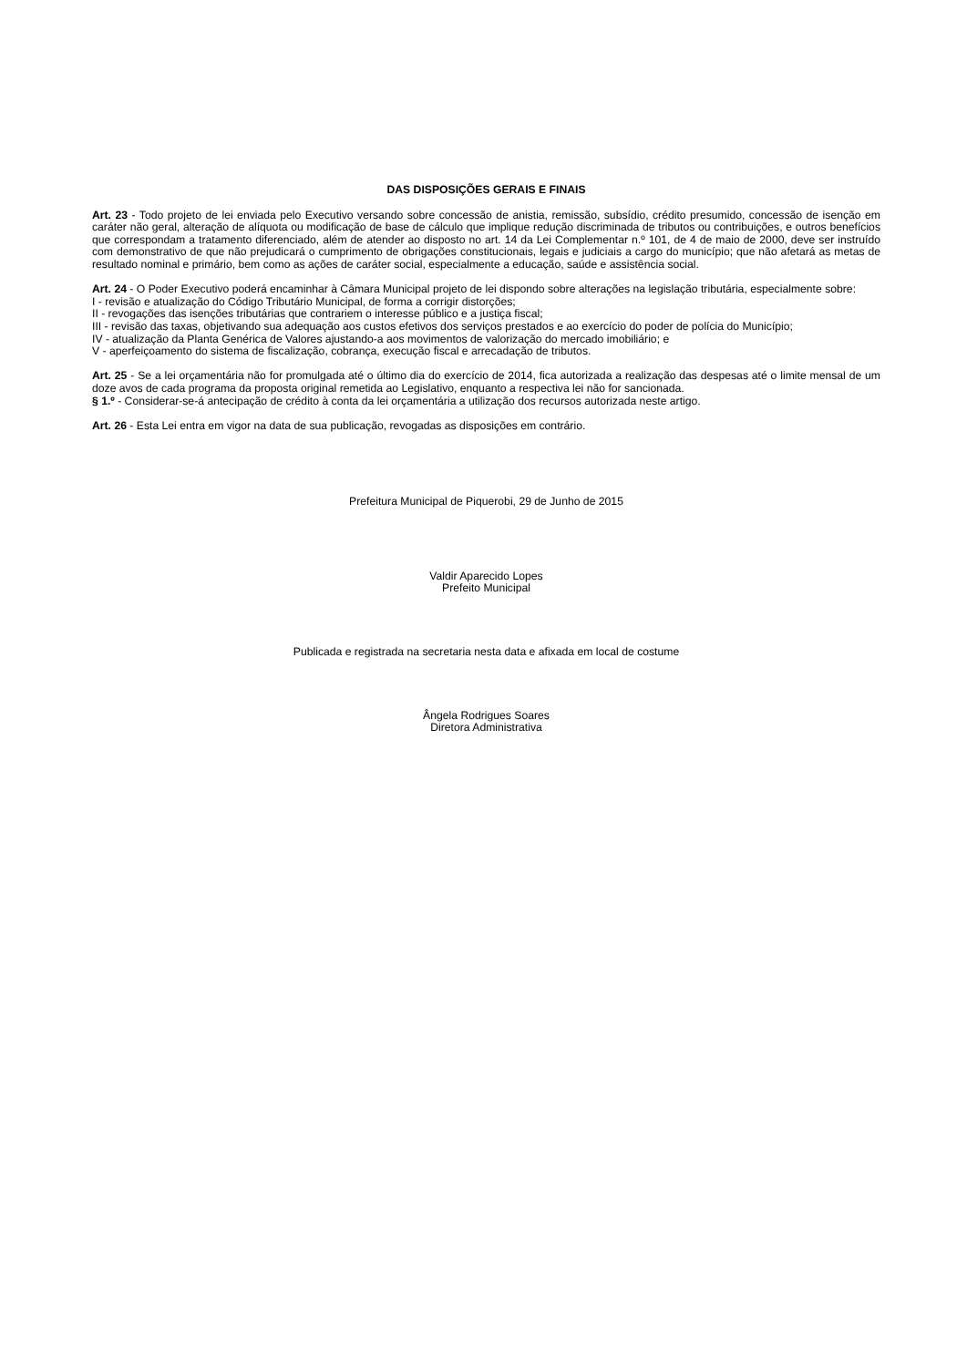DAS DISPOSIÇÕES GERAIS E FINAIS
Art. 23 - Todo projeto de lei enviada pelo Executivo versando sobre concessão de anistia, remissão, subsídio, crédito presumido, concessão de isenção em caráter não geral, alteração de alíquota ou modificação de base de cálculo que implique redução discriminada de tributos ou contribuições, e outros benefícios que correspondam a tratamento diferenciado, além de atender ao disposto no art. 14 da Lei Complementar n.º 101, de 4 de maio de 2000, deve ser instruído com demonstrativo de que não prejudicará o cumprimento de obrigações constitucionais, legais e judiciais a cargo do município; que não afetará as metas de resultado nominal e primário, bem como as ações de caráter social, especialmente a educação, saúde e assistência social.
Art. 24 - O Poder Executivo poderá encaminhar à Câmara Municipal projeto de lei dispondo sobre alterações na legislação tributária, especialmente sobre:
I - revisão e atualização do Código Tributário Municipal, de forma a corrigir distorções;
II - revogações das isenções tributárias que contrariem o interesse público e a justiça fiscal;
III - revisão das taxas, objetivando sua adequação aos custos efetivos dos serviços prestados e ao exercício do poder de polícia do Município;
IV - atualização da Planta Genérica de Valores ajustando-a aos movimentos de valorização do mercado imobiliário; e
V - aperfeiçoamento do sistema de fiscalização, cobrança, execução fiscal e arrecadação de tributos.
Art. 25 - Se a lei orçamentária não for promulgada até o último dia do exercício de 2014, fica autorizada a realização das despesas até o limite mensal de um doze avos de cada programa da proposta original remetida ao Legislativo, enquanto a respectiva lei não for sancionada.
§ 1.º - Considerar-se-á antecipação de crédito à conta da lei orçamentária a utilização dos recursos autorizada neste artigo.
Art. 26 - Esta Lei entra em vigor na data de sua publicação, revogadas as disposições em contrário.
Prefeitura Municipal de Piquerobi, 29 de Junho de 2015
Valdir Aparecido Lopes
Prefeito Municipal
Publicada e registrada na secretaria nesta data e afixada em local de costume
Ângela Rodrigues Soares
Diretora Administrativa